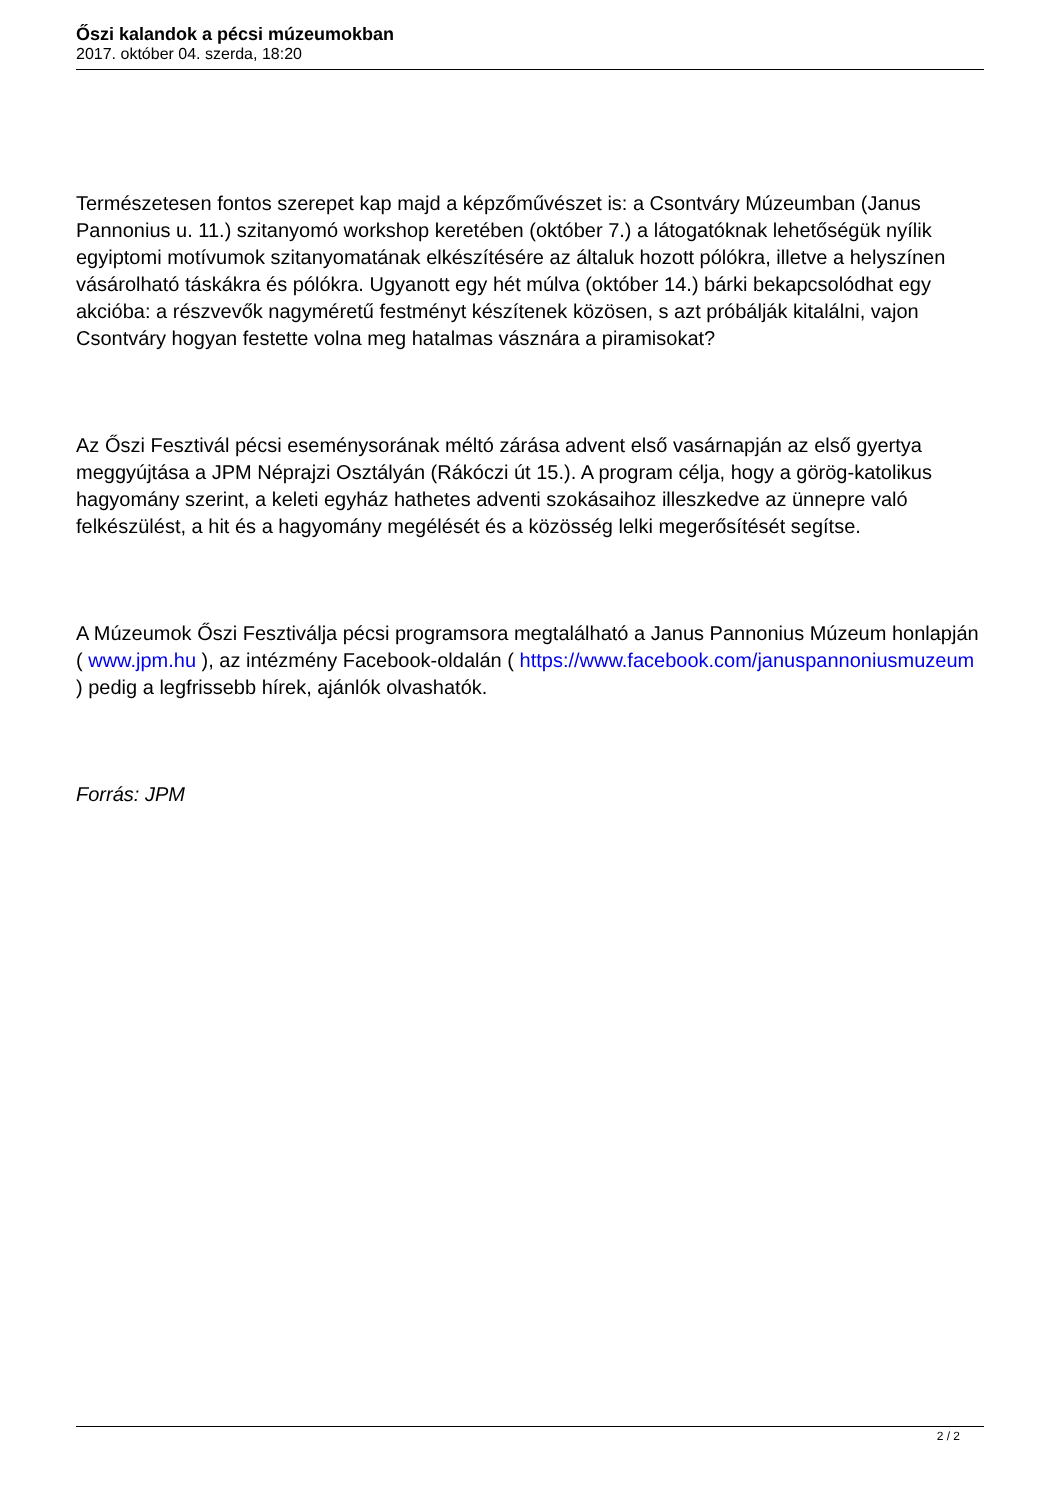Őszi kalandok a pécsi múzeumokban
2017. október 04. szerda, 18:20
Természetesen fontos szerepet kap majd a képzőművészet is: a Csontváry Múzeumban (Janus Pannonius u. 11.) szitanyomó workshop keretében (október 7.) a látogatóknak lehetőségük nyílik egyiptomi motívumok szitanyomatának elkészítésére az általuk hozott pólókra, illetve a helyszínen vásárolható táskákra és pólókra. Ugyanott egy hét múlva (október 14.) bárki bekapcsolódhat egy akcióba: a részvevők nagyméretű festményt készítenek közösen, s azt próbálják kitalálni, vajon Csontváry hogyan festette volna meg hatalmas vásznára a piramisokat?
Az Őszi Fesztivál pécsi eseménysorának méltó zárása advent első vasárnapján az első gyertya meggyújtása a JPM Néprajzi Osztályán (Rákóczi út 15.). A program célja, hogy a görög-katolikus hagyomány szerint, a keleti egyház hathetes adventi szokásaihoz illeszkedve az ünnepre való felkészülést, a hit és a hagyomány megélését és a közösség lelki megerősítését segítse.
A Múzeumok Őszi Fesztiválja pécsi programsora megtalálható a Janus Pannonius Múzeum honlapján ( www.jpm.hu ), az intézmény Facebook-oldalán ( https://www.facebook.com/januspannoniusmuzeum ) pedig a legfrissebb hírek, ajánlók olvashatók.
Forrás: JPM
2 / 2